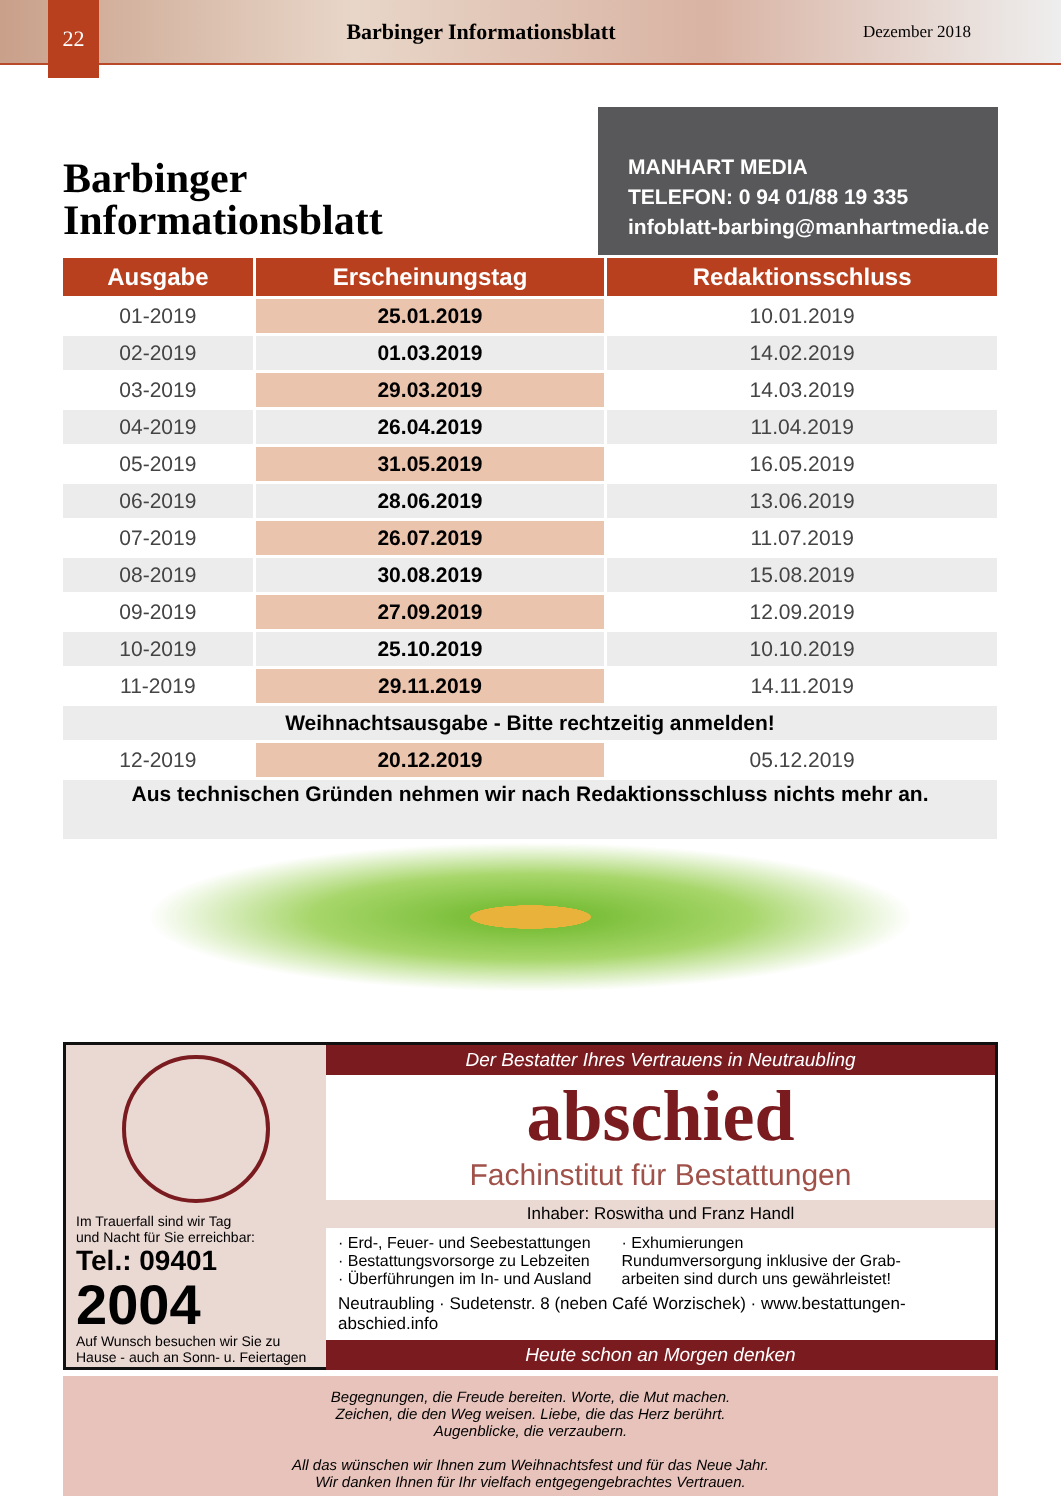22
Barbinger Informationsblatt
Dezember 2018
Barbinger
Informationsblatt
MANHART MEDIA
TELEFON: 0 94 01/88 19 335
infoblatt-barbing@manhartmedia.de
| Ausgabe | Erscheinungstag | Redaktionsschluss |
| --- | --- | --- |
| 01-2019 | 25.01.2019 | 10.01.2019 |
| 02-2019 | 01.03.2019 | 14.02.2019 |
| 03-2019 | 29.03.2019 | 14.03.2019 |
| 04-2019 | 26.04.2019 | 11.04.2019 |
| 05-2019 | 31.05.2019 | 16.05.2019 |
| 06-2019 | 28.06.2019 | 13.06.2019 |
| 07-2019 | 26.07.2019 | 11.07.2019 |
| 08-2019 | 30.08.2019 | 15.08.2019 |
| 09-2019 | 27.09.2019 | 12.09.2019 |
| 10-2019 | 25.10.2019 | 10.10.2019 |
| 11-2019 | 29.11.2019 | 14.11.2019 |
| Weihnachtsausgabe - Bitte rechtzeitig anmelden! | | |
| 12-2019 | 20.12.2019 | 05.12.2019 |
| Aus technischen Gründen nehmen wir nach Redaktionsschluss nichts mehr an. | | |
Im Trauerfall sind wir Tag
und Nacht für Sie erreichbar:
Tel.: 09401
2004
Auf Wunsch besuchen wir Sie zu Hause - auch an Sonn- u. Feiertagen
Der Bestatter Ihres Vertrauens in Neutraubling
abschied
Fachinstitut für Bestattungen
Inhaber: Roswitha und Franz Handl
· Erd-, Feuer- und Seebestattungen
· Bestattungsvorsorge zu Lebzeiten
· Überführungen im In- und Ausland
· Exhumierungen
Rundumversorgung inklusive der Grab-
arbeiten sind durch uns gewährleistet!
Neutraubling · Sudetenstr. 8 (neben Café Worzischek) · www.bestattungen-abschied.info
Heute schon an Morgen denken
Begegnungen, die Freude bereiten. Worte, die Mut machen.
Zeichen, die den Weg weisen. Liebe, die das Herz berührt.
Augenblicke, die verzaubern.
All das wünschen wir Ihnen zum Weihnachtsfest und für das Neue Jahr.
Wir danken Ihnen für Ihr vielfach entgegengebrachtes Vertrauen.